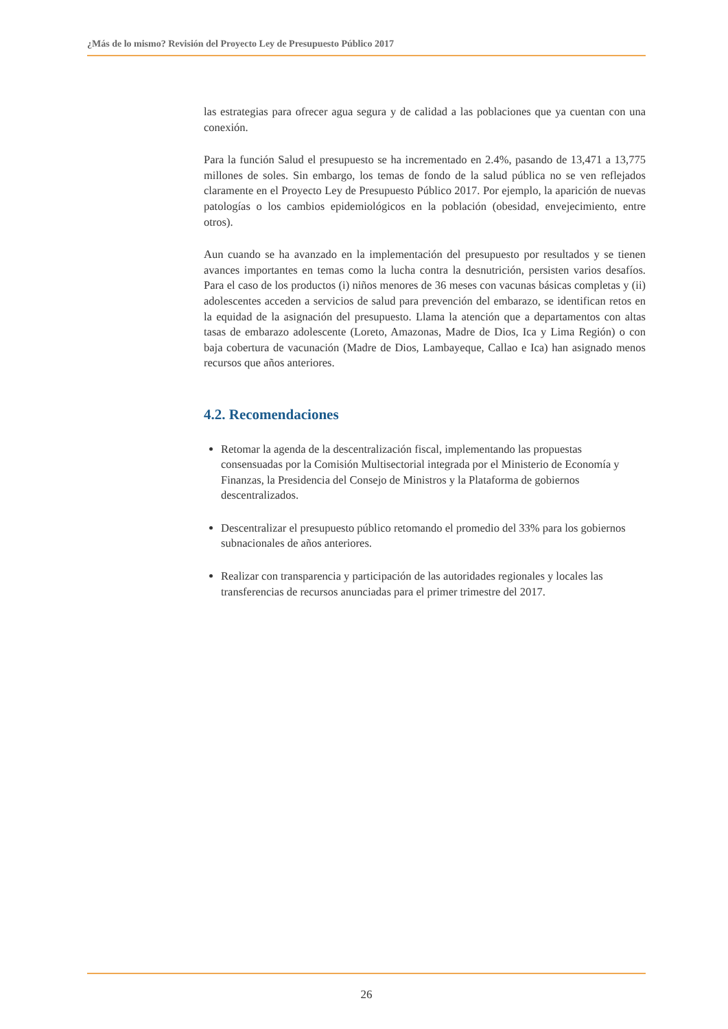¿Más de lo mismo? Revisión del Proyecto Ley de Presupuesto Público 2017
las estrategias para ofrecer agua segura y de calidad a las poblaciones que ya cuentan con una conexión.
Para la función Salud el presupuesto se ha incrementado en 2.4%, pasando de 13,471 a 13,775 millones de soles. Sin embargo, los temas de fondo de la salud pública no se ven reflejados claramente en el Proyecto Ley de Presupuesto Público 2017. Por ejemplo, la aparición de nuevas patologías o los cambios epidemiológicos en la población (obesidad, envejecimiento, entre otros).
Aun cuando se ha avanzado en la implementación del presupuesto por resultados y se tienen avances importantes en temas como la lucha contra la desnutrición, persisten varios desafíos. Para el caso de los productos (i) niños menores de 36 meses con vacunas básicas completas y (ii) adolescentes acceden a servicios de salud para prevención del embarazo, se identifican retos en la equidad de la asignación del presupuesto. Llama la atención que a departamentos con altas tasas de embarazo adolescente (Loreto, Amazonas, Madre de Dios, Ica y Lima Región) o con baja cobertura de vacunación (Madre de Dios, Lambayeque, Callao e Ica) han asignado menos recursos que años anteriores.
4.2. Recomendaciones
Retomar la agenda de la descentralización fiscal, implementando las propuestas consensuadas por la Comisión Multisectorial integrada por el Ministerio de Economía y Finanzas, la Presidencia del Consejo de Ministros y la Plataforma de gobiernos descentralizados.
Descentralizar el presupuesto público retomando el promedio del 33% para los gobiernos subnacionales de años anteriores.
Realizar con transparencia y participación de las autoridades regionales y locales las transferencias de recursos anunciadas para el primer trimestre del 2017.
26